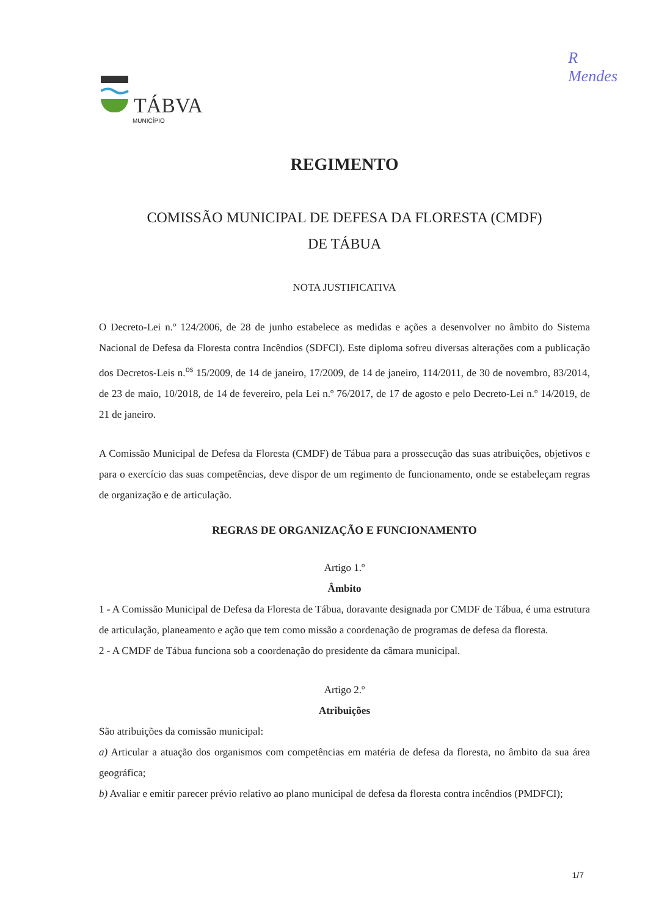TÁBVA
MUNICÍPIO
R
Mendes
REGIMENTO
COMISSÃO MUNICIPAL DE DEFESA DA FLORESTA (CMDF)
DE TÁBUA
NOTA JUSTIFICATIVA
O Decreto-Lei n.º 124/2006, de 28 de junho estabelece as medidas e ações a desenvolver no âmbito do Sistema Nacional de Defesa da Floresta contra Incêndios (SDFCI). Este diploma sofreu diversas alterações com a publicação dos Decretos-Leis n.<sup>os</sup> 15/2009, de 14 de janeiro, 17/2009, de 14 de janeiro, 114/2011, de 30 de novembro, 83/2014, de 23 de maio, 10/2018, de 14 de fevereiro, pela Lei n.º 76/2017, de 17 de agosto e pelo Decreto-Lei n.º 14/2019, de 21 de janeiro.
A Comissão Municipal de Defesa da Floresta (CMDF) de Tábua para a prossecução das suas atribuições, objetivos e para o exercício das suas competências, deve dispor de um regimento de funcionamento, onde se estabeleçam regras de organização e de articulação.
REGRAS DE ORGANIZAÇÃO E FUNCIONAMENTO
Artigo 1.º
Âmbito
1 - A Comissão Municipal de Defesa da Floresta de Tábua, doravante designada por CMDF de Tábua, é uma estrutura de articulação, planeamento e ação que tem como missão a coordenação de programas de defesa da floresta.
2 - A CMDF de Tábua funciona sob a coordenação do presidente da câmara municipal.
Artigo 2.º
Atribuições
São atribuições da comissão municipal:
a) Articular a atuação dos organismos com competências em matéria de defesa da floresta, no âmbito da sua área geográfica;
b) Avaliar e emitir parecer prévio relativo ao plano municipal de defesa da floresta contra incêndios (PMDFCI);
1/7